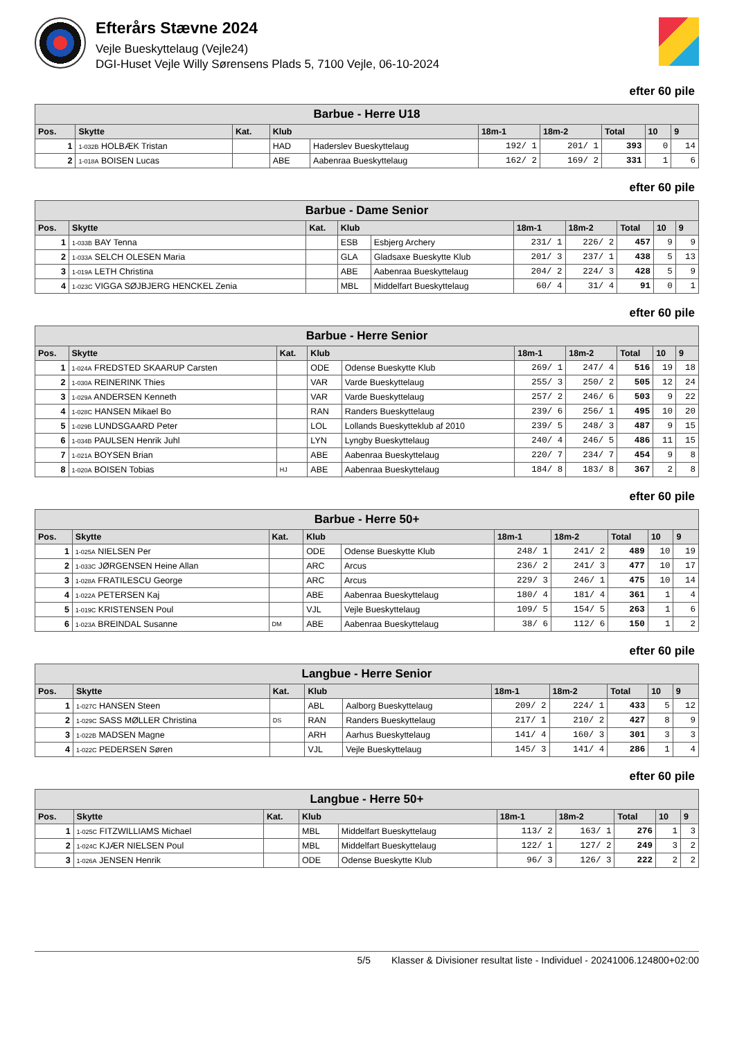Efterårs Stævne 2024
Vejle Bueskyttelaug (Vejle24)
DGI-Huset Vejle Willy Sørensens Plads 5, 7100 Vejle, 06-10-2024
efter 60 pile
| Barbue - Herre U18 | | | | | | | | | |
| Pos. | Skytte | Kat. | Klub | | 18m-1 | 18m-2 | Total | 10 | 9 |
| 1 | 1-032B HOLBÆK Tristan | | HAD | Haderslev Bueskyttelaug | 192/ 1 | 201/ 1 | 393 | 0 | 14 |
| 2 | 1-018A BOISEN Lucas | | ABE | Aabenraa Bueskyttelaug | 162/ 2 | 169/ 2 | 331 | 1 | 6 |
efter 60 pile
| Barbue - Dame Senior | | | | | | | | | |
| Pos. | Skytte | Kat. | Klub | | 18m-1 | 18m-2 | Total | 10 | 9 |
| 1 | 1-033B BAY Tenna | | ESB | Esbjerg Archery | 231/ 1 | 226/ 2 | 457 | 9 | 9 |
| 2 | 1-033A SELCH OLESEN Maria | | GLA | Gladsaxe Bueskytte Klub | 201/ 3 | 237/ 1 | 438 | 5 | 13 |
| 3 | 1-019A LETH Christina | | ABE | Aabenraa Bueskyttelaug | 204/ 2 | 224/ 3 | 428 | 5 | 9 |
| 4 | 1-023C VIGGA SØJBJERG HENCKEL Zenia | | MBL | Middelfart Bueskyttelaug | 60/ 4 | 31/ 4 | 91 | 0 | 1 |
efter 60 pile
| Barbue - Herre Senior | | | | | | | | | |
| Pos. | Skytte | Kat. | Klub | | 18m-1 | 18m-2 | Total | 10 | 9 |
| 1 | 1-024A FREDSTED SKAARUP Carsten | | ODE | Odense Bueskytte Klub | 269/ 1 | 247/ 4 | 516 | 19 | 18 |
| 2 | 1-030A REINERINK Thies | | VAR | Varde Bueskyttelaug | 255/ 3 | 250/ 2 | 505 | 12 | 24 |
| 3 | 1-029A ANDERSEN Kenneth | | VAR | Varde Bueskyttelaug | 257/ 2 | 246/ 6 | 503 | 9 | 22 |
| 4 | 1-028C HANSEN Mikael Bo | | RAN | Randers Bueskyttelaug | 239/ 6 | 256/ 1 | 495 | 10 | 20 |
| 5 | 1-029B LUNDSGAARD Peter | | LOL | Lollands Bueskytteklub af 2010 | 239/ 5 | 248/ 3 | 487 | 9 | 15 |
| 6 | 1-034B PAULSEN Henrik Juhl | | LYN | Lyngby Bueskyttelaug | 240/ 4 | 246/ 5 | 486 | 11 | 15 |
| 7 | 1-021A BOYSEN Brian | | ABE | Aabenraa Bueskyttelaug | 220/ 7 | 234/ 7 | 454 | 9 | 8 |
| 8 | 1-020A BOISEN Tobias | HJ | ABE | Aabenraa Bueskyttelaug | 184/ 8 | 183/ 8 | 367 | 2 | 8 |
efter 60 pile
| Barbue - Herre 50+ | | | | | | | | | |
| Pos. | Skytte | Kat. | Klub | | 18m-1 | 18m-2 | Total | 10 | 9 |
| 1 | 1-025A NIELSEN Per | | ODE | Odense Bueskytte Klub | 248/ 1 | 241/ 2 | 489 | 10 | 19 |
| 2 | 1-033C JØRGENSEN Heine Allan | | ARC | Arcus | 236/ 2 | 241/ 3 | 477 | 10 | 17 |
| 3 | 1-028A FRATILESCU George | | ARC | Arcus | 229/ 3 | 246/ 1 | 475 | 10 | 14 |
| 4 | 1-022A PETERSEN Kaj | | ABE | Aabenraa Bueskyttelaug | 180/ 4 | 181/ 4 | 361 | 1 | 4 |
| 5 | 1-019C KRISTENSEN Poul | | VJL | Vejle Bueskyttelaug | 109/ 5 | 154/ 5 | 263 | 1 | 6 |
| 6 | 1-023A BREINDAL Susanne | DM | ABE | Aabenraa Bueskyttelaug | 38/ 6 | 112/ 6 | 150 | 1 | 2 |
efter 60 pile
| Langbue - Herre Senior | | | | | | | | | |
| Pos. | Skytte | Kat. | Klub | | 18m-1 | 18m-2 | Total | 10 | 9 |
| 1 | 1-027C HANSEN Steen | | ABL | Aalborg Bueskyttelaug | 209/ 2 | 224/ 1 | 433 | 5 | 12 |
| 2 | 1-029C SASS MØLLER Christina | DS | RAN | Randers Bueskyttelaug | 217/ 1 | 210/ 2 | 427 | 8 | 9 |
| 3 | 1-022B MADSEN Magne | | ARH | Aarhus Bueskyttelaug | 141/ 4 | 160/ 3 | 301 | 3 | 3 |
| 4 | 1-022C PEDERSEN Søren | | VJL | Vejle Bueskyttelaug | 145/ 3 | 141/ 4 | 286 | 1 | 4 |
efter 60 pile
| Langbue - Herre 50+ | | | | | | | | | |
| Pos. | Skytte | Kat. | Klub | | 18m-1 | 18m-2 | Total | 10 | 9 |
| 1 | 1-025C FITZWILLIAMS Michael | | MBL | Middelfart Bueskyttelaug | 113/ 2 | 163/ 1 | 276 | 1 | 3 |
| 2 | 1-024C KJÆR NIELSEN Poul | | MBL | Middelfart Bueskyttelaug | 122/ 1 | 127/ 2 | 249 | 3 | 2 |
| 3 | 1-026A JENSEN Henrik | | ODE | Odense Bueskytte Klub | 96/ 3 | 126/ 3 | 222 | 2 | 2 |
5/5 Klasser & Divisioner resultat liste - Individuel - 20241006.124800+02:00